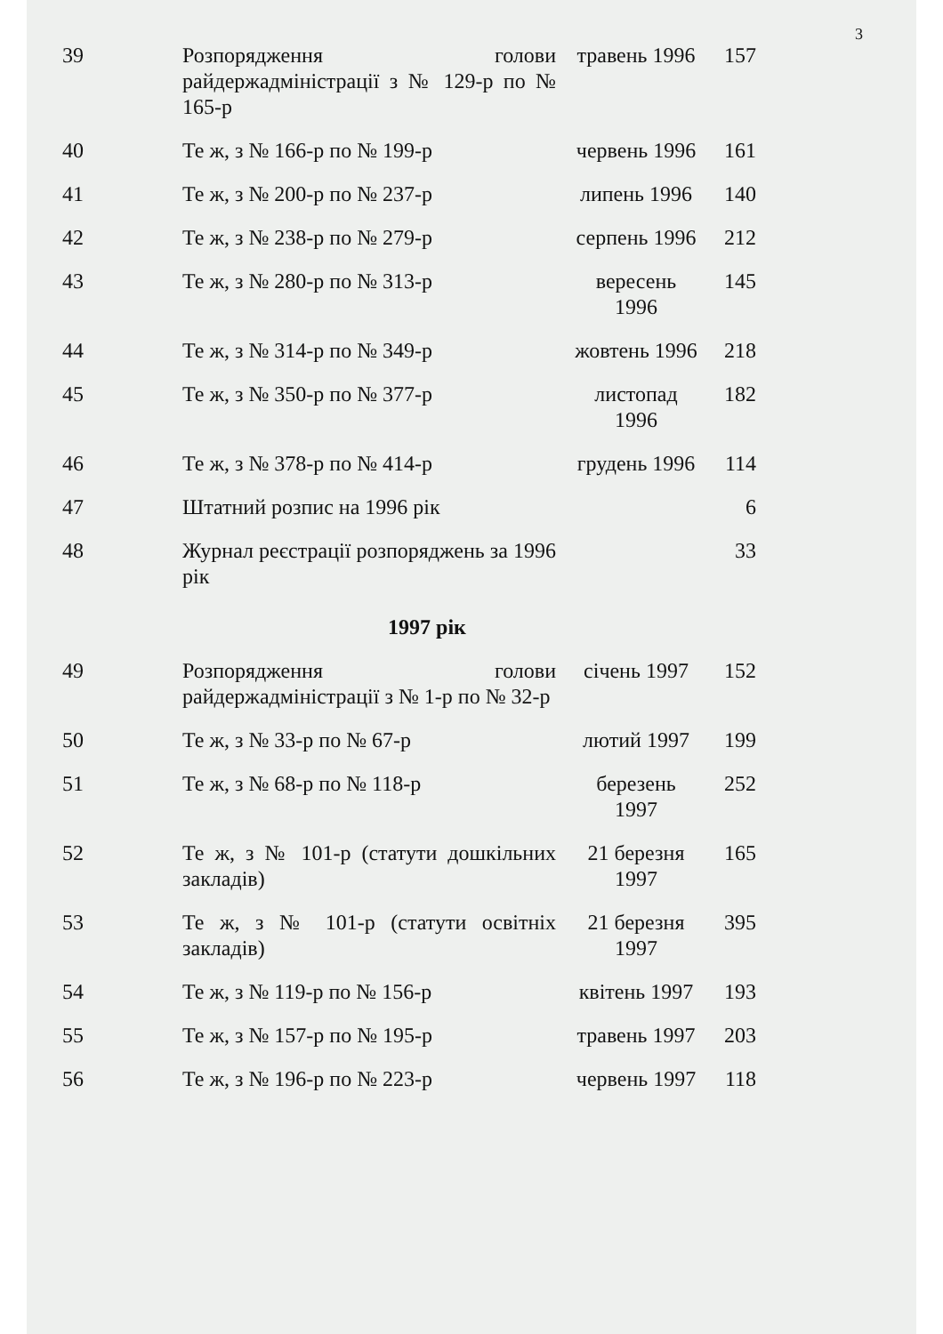3
| 39 | Розпорядження голови райдержадміністрації з № 129-р по № 165-р | травень 1996 | 157 |
| 40 | Те ж, з № 166-р по № 199-р | червень 1996 | 161 |
| 41 | Те ж, з № 200-р по № 237-р | липень 1996 | 140 |
| 42 | Те ж, з № 238-р по № 279-р | серпень 1996 | 212 |
| 43 | Те ж, з № 280-р по № 313-р | вересень 1996 | 145 |
| 44 | Те ж, з № 314-р по № 349-р | жовтень 1996 | 218 |
| 45 | Те ж, з № 350-р по № 377-р | листопад 1996 | 182 |
| 46 | Те ж, з № 378-р по № 414-р | грудень 1996 | 114 |
| 47 | Штатний розпис на 1996 рік | | 6 |
| 48 | Журнал реєстрації розпоряджень за 1996 рік | | 33 |
| 1997 рік | | | |
| 49 | Розпорядження голови райдержадміністрації з № 1-р по № 32-р | січень 1997 | 152 |
| 50 | Те ж, з № 33-р по № 67-р | лютий 1997 | 199 |
| 51 | Те ж, з № 68-р по № 118-р | березень 1997 | 252 |
| 52 | Те ж, з № 101-р (статути дошкільних закладів) | 21 березня 1997 | 165 |
| 53 | Те ж, з № 101-р (статути освітніх закладів) | 21 березня 1997 | 395 |
| 54 | Те ж, з № 119-р по № 156-р | квітень 1997 | 193 |
| 55 | Те ж, з № 157-р по № 195-р | травень 1997 | 203 |
| 56 | Те ж, з № 196-р по № 223-р | червень 1997 | 118 |